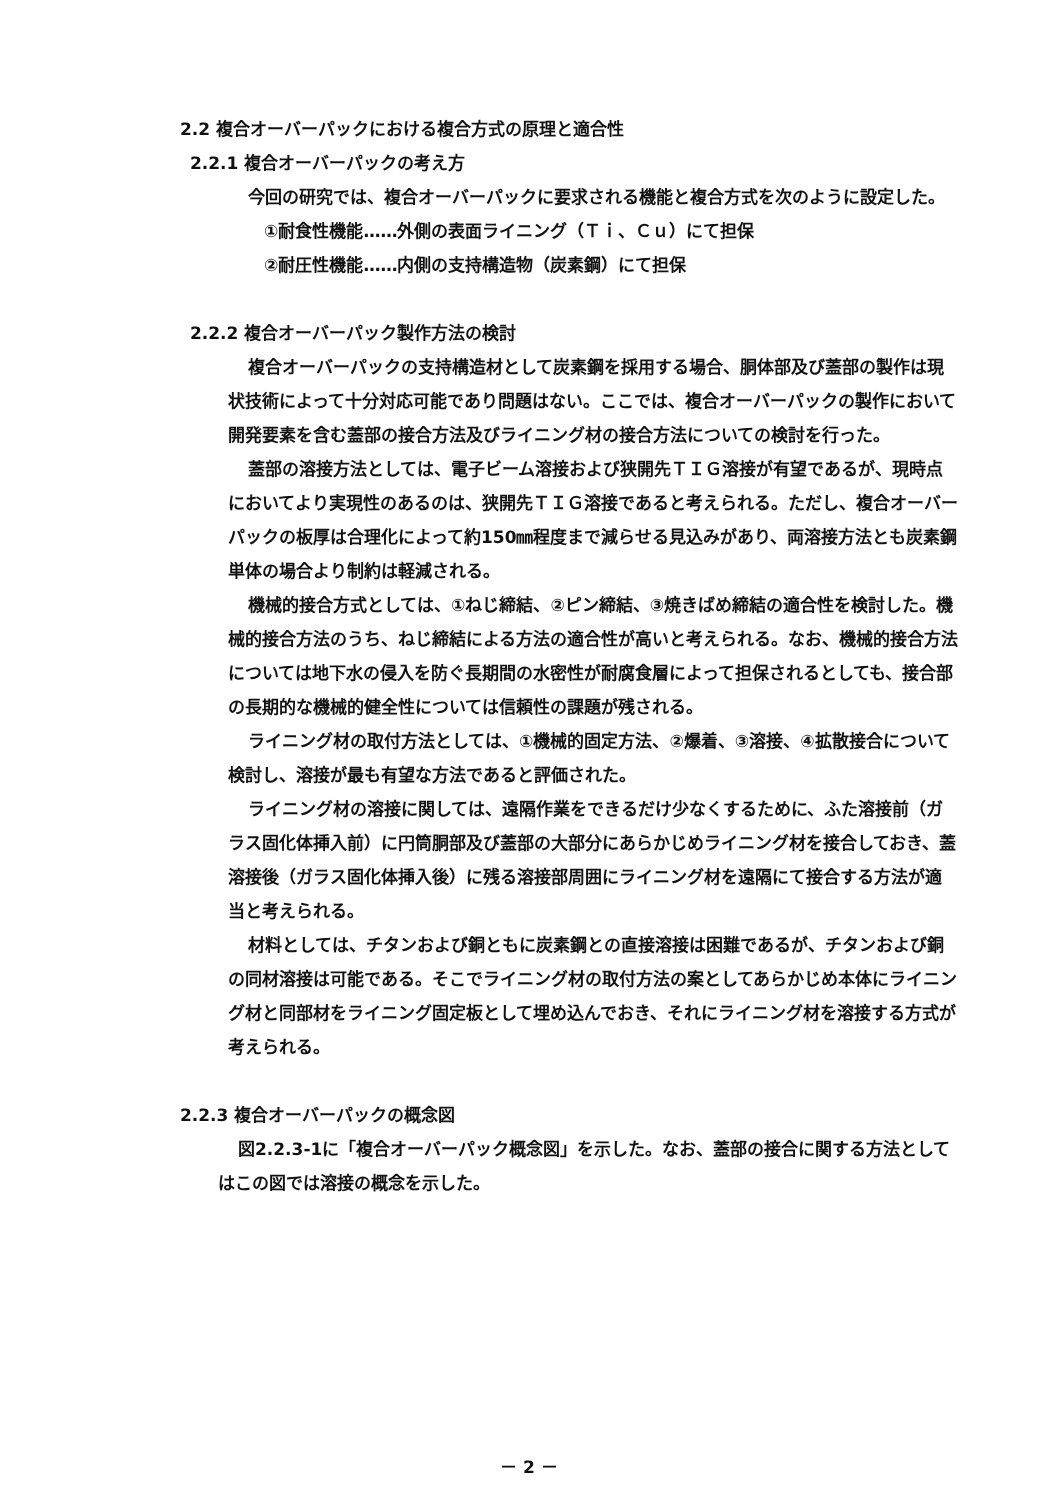2.2 複合オーバーパックにおける複合方式の原理と適合性
2.2.1 複合オーバーパックの考え方
今回の研究では、複合オーバーパックに要求される機能と複合方式を次のように設定した。
①耐食性機能……外側の表面ライニング（Ｔｉ、Ｃｕ）にて担保
②耐圧性機能……内側の支持構造物（炭素鋼）にて担保
2.2.2 複合オーバーパック製作方法の検討
複合オーバーパックの支持構造材として炭素鋼を採用する場合、胴体部及び蓋部の製作は現状技術によって十分対応可能であり問題はない。ここでは、複合オーバーパックの製作において開発要素を含む蓋部の接合方法及びライニング材の接合方法についての検討を行った。
蓋部の溶接方法としては、電子ビーム溶接および狭開先ＴＩＧ溶接が有望であるが、現時点においてより実現性のあるのは、狭開先ＴＩＧ溶接であると考えられる。ただし、複合オーバーパックの板厚は合理化によって約150㎜程度まで減らせる見込みがあり、両溶接方法とも炭素鋼単体の場合より制約は軽減される。
機械的接合方式としては、①ねじ締結、②ピン締結、③焼きばめ締結の適合性を検討した。機械的接合方法のうち、ねじ締結による方法の適合性が高いと考えられる。なお、機械的接合方法については地下水の侵入を防ぐ長期間の水密性が耐腐食層によって担保されるとしても、接合部の長期的な機械的健全性については信頼性の課題が残される。
ライニング材の取付方法としては、①機械的固定方法、②爆着、③溶接、④拡散接合について検討し、溶接が最も有望な方法であると評価された。
ライニング材の溶接に関しては、遠隔作業をできるだけ少なくするために、ふた溶接前（ガラス固化体挿入前）に円筒胴部及び蓋部の大部分にあらかじめライニング材を接合しておき、蓋溶接後（ガラス固化体挿入後）に残る溶接部周囲にライニング材を遠隔にて接合する方法が適当と考えられる。
材料としては、チタンおよび銅ともに炭素鋼との直接溶接は困難であるが、チタンおよび銅の同材溶接は可能である。そこでライニング材の取付方法の案としてあらかじめ本体にライニング材と同部材をライニング固定板として埋め込んでおき、それにライニング材を溶接する方式が考えられる。
2.2.3 複合オーバーパックの概念図
図2.2.3-1に「複合オーバーパック概念図」を示した。なお、蓋部の接合に関する方法としてはこの図では溶接の概念を示した。
－ 2 －